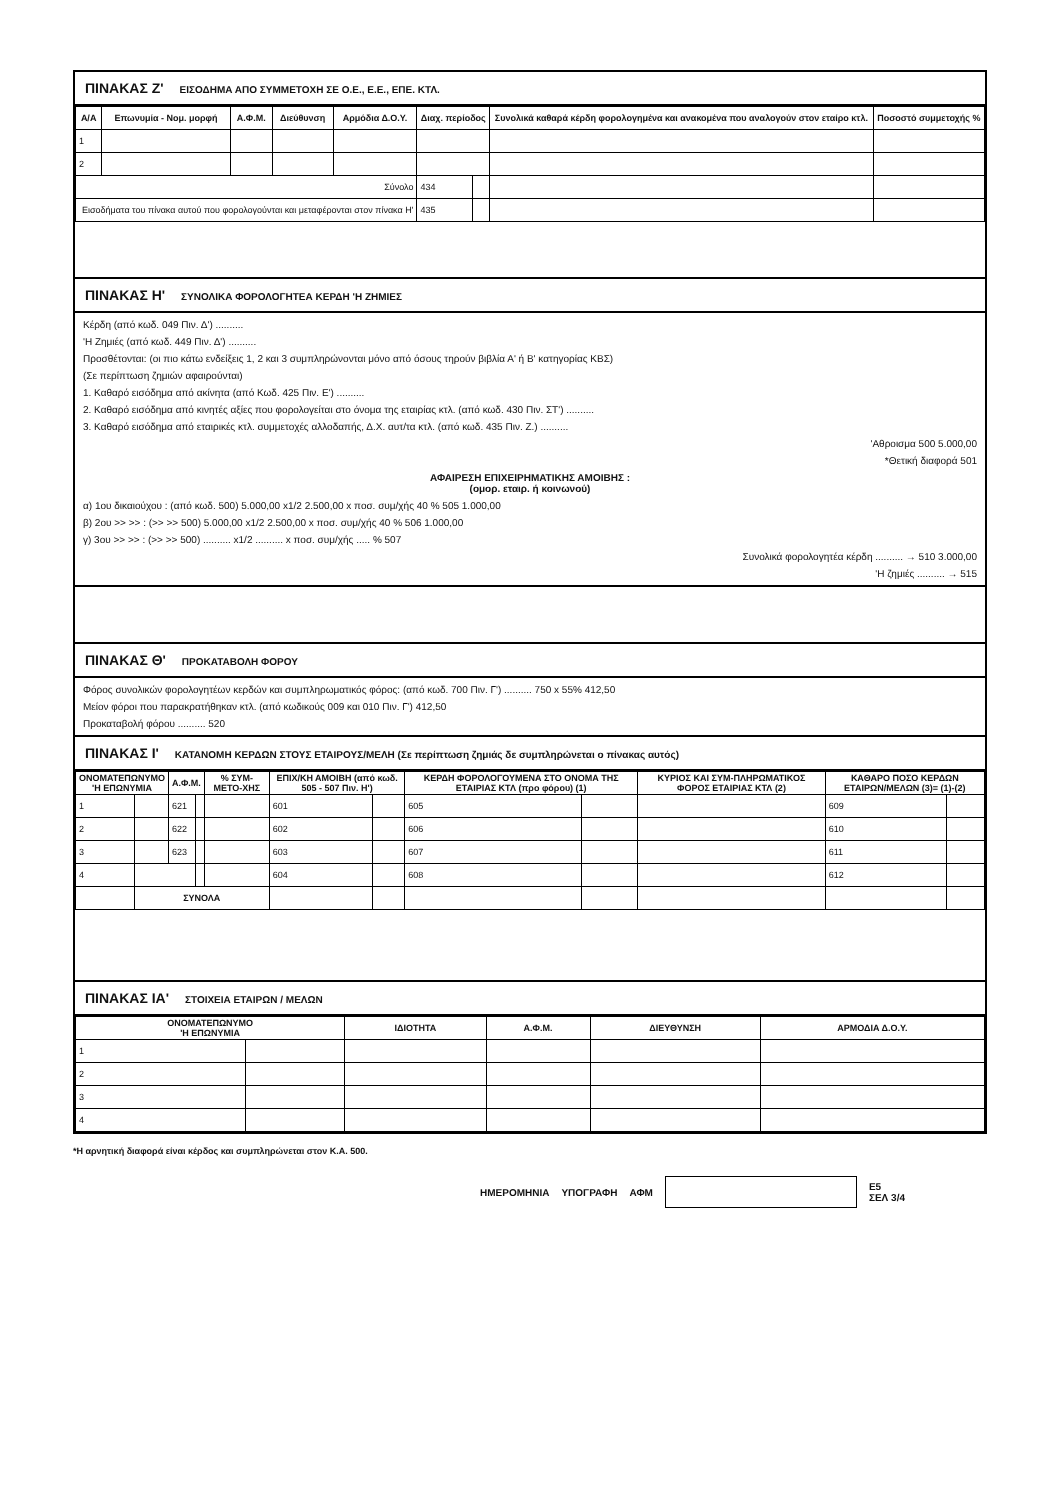ΠΙΝΑΚΑΣ Ζ' ΕΙΣΟΔΗΜΑ ΑΠΟ ΣΥΜΜΕΤΟΧΗ ΣΕ Ο.Ε., Ε.Ε., ΕΠΕ. ΚΤΛ.
| Α/Α | Επωνυμία - Νομ. μορφή | Α.Φ.Μ. | Διεύθυνση | Αρμόδια Δ.Ο.Υ. | Διαχ. περίοδος | | Συνολικά καθαρά κέρδη φορολογημένα και ανακομένα που αναλογούν στον εταίρο κτλ. | Ποσοστό συμμετοχής % |
| --- | --- | --- | --- | --- | --- | --- | --- | --- |
| 1 | | | | | | | | |
| 2 | | | | | | | | |
| Σύνολο | | | | | 434 | | | |
| Εισοδήματα του πίνακα αυτού που φορολογούνται και μεταφέρονται στον πίνακα Η' | | | | | 435 | | | |
ΠΙΝΑΚΑΣ Η' ΣΥΝΟΛΙΚΑ ΦΟΡΟΛΟΓΗΤΕΑ ΚΕΡΔΗ 'Η ΖΗΜΙΕΣ
Κέρδη (από κωδ. 049 Πιν. Δ') ..........
'Η Ζημιές (από κωδ. 449 Πιν. Δ') ..........
Προσθέτονται: (οι πιο κάτω ενδείξεις 1, 2 και 3 συμπληρώνονται μόνο από όσους τηρούν βιβλία Α' ή Β' κατηγορίας ΚΒΣ)
(Σε περίπτωση ζημιών αφαιρούνται)
1. Καθαρό εισόδημα από ακίνητα (από Κωδ. 425 Πιν. Ε') ..........
2. Καθαρό εισόδημα από κινητές αξίες που φορολογείται στο όνομα της εταιρίας κτλ. (από κωδ. 430 Πιν. ΣΤ') ..........
3. Καθαρό εισόδημα από εταιρικές κτλ. συμμετοχές αλλοδαπής, Δ.Χ. αυτ/τα κτλ. (από κωδ. 435 Πιν. Ζ.) ..........
'Αθροισμα 500 5.000,00
*Θετική διαφορά 501
ΑΦΑΙΡΕΣΗ ΕΠΙΧΕΙΡΗΜΑΤΙΚΗΣ ΑΜΟΙΒΗΣ :
(ομορ. εταιρ. ή κοινωνού)
α) 1ου δικαιούχου : (από κωδ. 500) 5.000,00 x1/2 2.500,00 x ποσ. συμ/χής 40 % 505 1.000,00
β) 2ου >> >> : (>> >> 500) 5.000,00 x1/2 2.500,00 x ποσ. συμ/χής 40 % 506 1.000,00
γ) 3ου >> >> : (>> >> 500) .......... x1/2 .......... x ποσ. συμ/χής ..... % 507
Συνολικά φορολογητέα κέρδη .......... → 510 3.000,00
'Η ζημιές .......... → 515
ΠΙΝΑΚΑΣ Θ' ΠΡΟΚΑΤΑΒΟΛΗ ΦΟΡΟΥ
Φόρος συνολικών φορολογητέων κερδών και συμπληρωματικός φόρος: (από κωδ. 700 Πιν. Γ') .......... 750 x 55% 412,50
Μείον φόροι που παρακρατήθηκαν κτλ. (από κωδικούς 009 και 010 Πιν. Γ') 412,50
Προκαταβολή φόρου .......... 520
ΠΙΝΑΚΑΣ Ι' ΚΑΤΑΝΟΜΗ ΚΕΡΔΩΝ ΣΤΟΥΣ ΕΤΑΙΡΟΥΣ/ΜΕΛΗ (Σε περίπτωση ζημιάς δε συμπληρώνεται ο πίνακας αυτός)
| ΟΝΟΜΑΤΕΠΩΝΥΜΟ 'Η ΕΠΩΝΥΜΙΑ | | Α.Φ.Μ. | | % ΣΥΜ-ΜΕΤΟ-ΧΗΣ | ΕΠΙΧ/ΚΗ ΑΜΟΙΒΗ (από κωδ. 505 - 507 Πιν. Η') | | ΚΕΡΔΗ ΦΟΡΟΛΟΓΟΥΜΕΝΑ ΣΤΟ ΟΝΟΜΑ ΤΗΣ ΕΤΑΙΡΙΑΣ ΚΤΛ (προ φόρου) (1) | | ΚΥΡΙΟΣ ΚΑΙ ΣΥΜ-ΠΛΗΡΩΜΑΤΙΚΟΣ ΦΟΡΟΣ ΕΤΑΙΡΙΑΣ ΚΤΛ (2) | ΚΑΘΑΡΟ ΠΟΣΟ ΚΕΡΔΩΝ ΕΤΑΙΡΩΝ/ΜΕΛΩΝ (3)= (1)-(2) | |
| --- | --- | --- | --- | --- | --- | --- | --- | --- | --- | --- | --- |
| 1 | | 621 | | | 601 | | 605 | | | 609 | |
| 2 | | 622 | | | 602 | | 606 | | | 610 | |
| 3 | | 623 | | | 603 | | 607 | | | 611 | |
| 4 | | | | | 604 | | 608 | | | 612 | |
| | ΣΥΝΟΛΑ | | | | | | | | | | |
ΠΙΝΑΚΑΣ ΙΑ' ΣΤΟΙΧΕΙΑ ΕΤΑΙΡΩΝ / ΜΕΛΩΝ
| ΟΝΟΜΑΤΕΠΩΝΥΜΟ 'Η ΕΠΩΝΥΜΙΑ | | ΙΔΙΟΤΗΤΑ | Α.Φ.Μ. | ΔΙΕΥΘΥΝΣΗ | ΑΡΜΟΔΙΑ Δ.Ο.Υ. |
| --- | --- | --- | --- | --- | --- |
| 1 | | | | | |
| 2 | | | | | |
| 3 | | | | | |
| 4 | | | | | |
*Η αρνητική διαφορά είναι κέρδος και συμπληρώνεται στον Κ.Α. 500.
ΗΜΕΡΟΜΗΝΙΑ ΥΠΟΓΡΑΦΗ ΑΦΜ
E5
ΣΕΛ 3/4